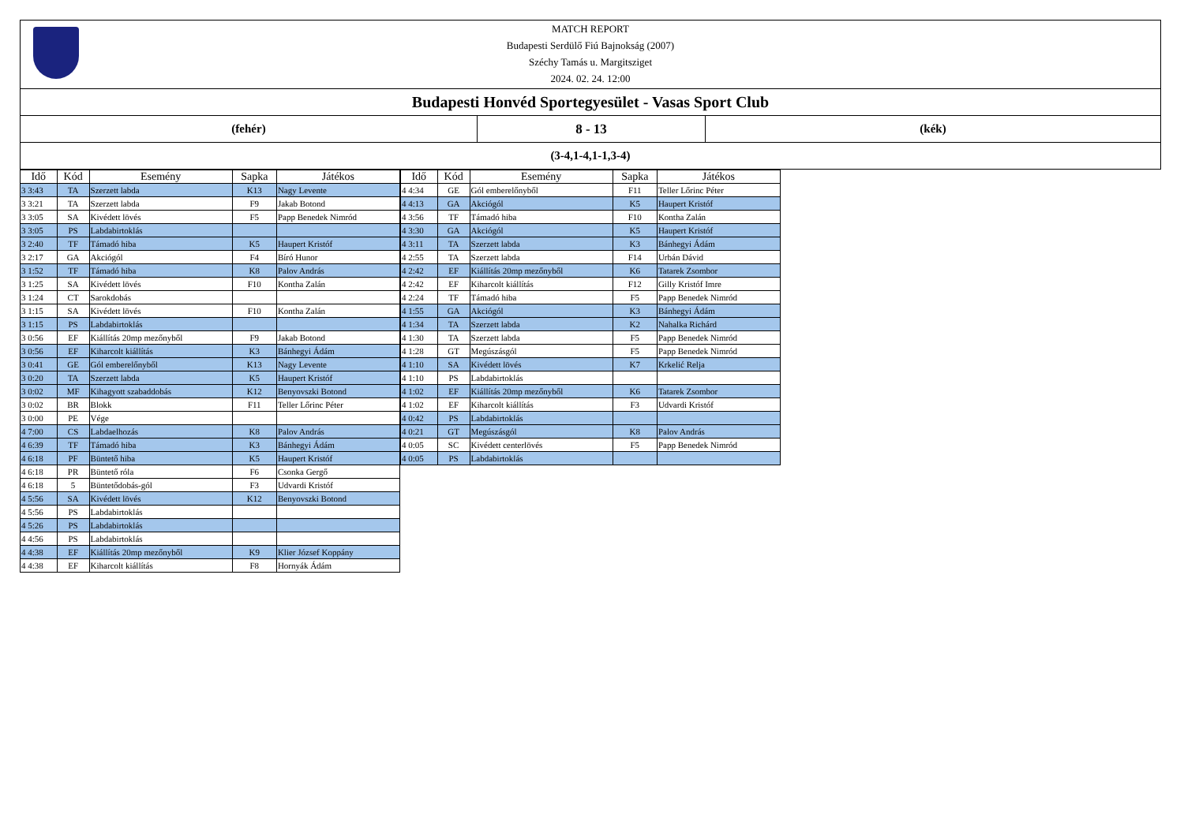MATCH REPORT
Budapesti Serdülő Fiú Bajnokság (2007)
Széchy Tamás u. Margitsziget
2024. 02. 24. 12:00
Budapesti Honvéd Sportegyesület - Vasas Sport Club
(fehér) 8 - 13 (kék)
(3-4,1-4,1-1,3-4)
| Idő | Kód | Esemény | Sapka | Játékos |
| --- | --- | --- | --- | --- |
| 3 3:43 | TA | Szerzett labda | K13 | Nagy Levente |
| 3 3:21 | TA | Szerzett labda | F9 | Jakab Botond |
| 3 3:05 | SA | Kivédett lövés | F5 | Papp Benedek Nimród |
| 3 3:05 | PS | Labdabirtoklás | | |
| 3 2:40 | TF | Támadó hiba | K5 | Haupert Kristóf |
| 3 2:17 | GA | Akciógól | F4 | Bíró Hunor |
| 3 1:52 | TF | Támadó hiba | K8 | Palov András |
| 3 1:25 | SA | Kivédett lövés | F10 | Kontha Zalán |
| 3 1:24 | CT | Sarokdobás | | |
| 3 1:15 | SA | Kivédett lövés | F10 | Kontha Zalán |
| 3 1:15 | PS | Labdabirtoklás | | |
| 3 0:56 | EF | Kiállítás 20mp mezőnyből | F9 | Jakab Botond |
| 3 0:56 | EF | Kiharcolt kiállítás | K3 | Bánhegyi Ádám |
| 3 0:41 | GE | Gól emberelőnyből | K13 | Nagy Levente |
| 3 0:20 | TA | Szerzett labda | K5 | Haupert Kristóf |
| 3 0:02 | MF | Kihagyott szabaddobás | K12 | Benyovszki Botond |
| 3 0:02 | BR | Blokk | F11 | Teller Lőrinc Péter |
| 3 0:00 | PE | Vége | | |
| 4 7:00 | CS | Labdaelhozás | K8 | Palov András |
| 4 6:39 | TF | Támadó hiba | K3 | Bánhegyi Ádám |
| 4 6:18 | PF | Büntető hiba | K5 | Haupert Kristóf |
| 4 6:18 | PR | Büntető róla | F6 | Csonka Gergő |
| 4 6:18 | 5 | Büntetődobás-gól | F3 | Udvardi Kristóf |
| 4 5:56 | SA | Kivédett lövés | K12 | Benyovszki Botond |
| 4 5:56 | PS | Labdabirtoklás | | |
| 4 5:26 | PS | Labdabirtoklás | | |
| 4 4:56 | PS | Labdabirtoklás | | |
| 4 4:38 | EF | Kiállítás 20mp mezőnyből | K9 | Klier József Koppány |
| 4 4:38 | EF | Kiharcolt kiállítás | F8 | Hornyák Ádám |
| Idő | Kód | Esemény | Sapka | Játékos |
| --- | --- | --- | --- | --- |
| 4 4:34 | GE | Gól emberelőnyből | F11 | Teller Lőrinc Péter |
| 4 4:13 | GA | Akciógól | K5 | Haupert Kristóf |
| 4 3:56 | TF | Támadó hiba | F10 | Kontha Zalán |
| 4 3:30 | GA | Akciógól | K5 | Haupert Kristóf |
| 4 3:11 | TA | Szerzett labda | K3 | Bánhegyi Ádám |
| 4 2:55 | TA | Szerzett labda | F14 | Urbán Dávid |
| 4 2:42 | EF | Kiállítás 20mp mezőnyből | K6 | Tatarek Zsombor |
| 4 2:42 | EF | Kiharcolt kiállítás | F12 | Gilly Kristóf Imre |
| 4 2:24 | TF | Támadó hiba | F5 | Papp Benedek Nimród |
| 4 1:55 | GA | Akciógól | K3 | Bánhegyi Ádám |
| 4 1:34 | TA | Szerzett labda | K2 | Nahalka Richárd |
| 4 1:30 | TA | Szerzett labda | F5 | Papp Benedek Nimród |
| 4 1:28 | GT | Megúszásgól | F5 | Papp Benedek Nimród |
| 4 1:10 | SA | Kivédett lövés | K7 | Krkelić Relja |
| 4 1:10 | PS | Labdabirtoklás | | |
| 4 1:02 | EF | Kiállítás 20mp mezőnyből | K6 | Tatarek Zsombor |
| 4 1:02 | EF | Kiharcolt kiállítás | F3 | Udvardi Kristóf |
| 4 0:42 | PS | Labdabirtoklás | | |
| 4 0:21 | GT | Megúszásgól | K8 | Palov András |
| 4 0:05 | SC | Kivédett centerlövés | F5 | Papp Benedek Nimród |
| 4 0:05 | PS | Labdabirtoklás | | |